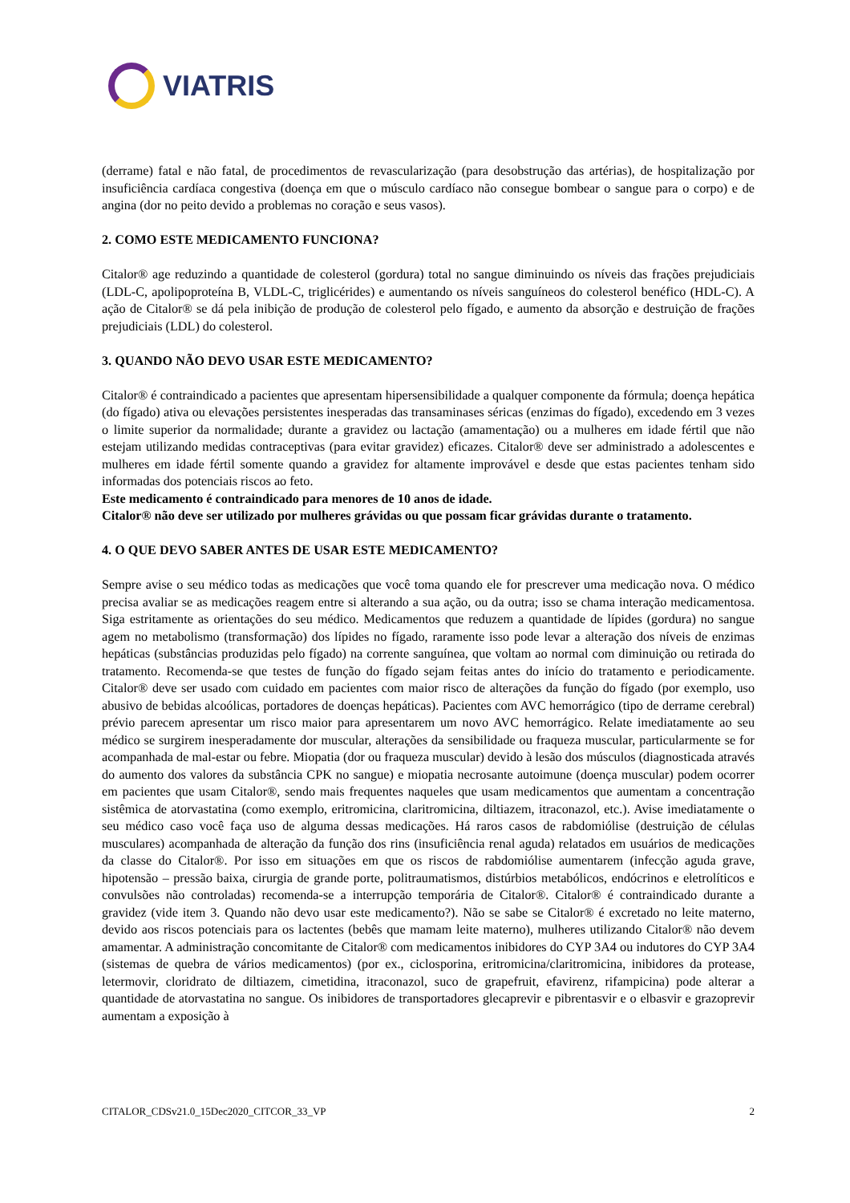VIATRIS
(derrame) fatal e não fatal, de procedimentos de revascularização (para desobstrução das artérias), de hospitalização por insuficiência cardíaca congestiva (doença em que o músculo cardíaco não consegue bombear o sangue para o corpo) e de angina (dor no peito devido a problemas no coração e seus vasos).
2. COMO ESTE MEDICAMENTO FUNCIONA?
Citalor® age reduzindo a quantidade de colesterol (gordura) total no sangue diminuindo os níveis das frações prejudiciais (LDL-C, apolipoproteína B, VLDL-C, triglicérides) e aumentando os níveis sanguíneos do colesterol benéfico (HDL-C). A ação de Citalor® se dá pela inibição de produção de colesterol pelo fígado, e aumento da absorção e destruição de frações prejudiciais (LDL) do colesterol.
3. QUANDO NÃO DEVO USAR ESTE MEDICAMENTO?
Citalor® é contraindicado a pacientes que apresentam hipersensibilidade a qualquer componente da fórmula; doença hepática (do fígado) ativa ou elevações persistentes inesperadas das transaminases séricas (enzimas do fígado), excedendo em 3 vezes o limite superior da normalidade; durante a gravidez ou lactação (amamentação) ou a mulheres em idade fértil que não estejam utilizando medidas contraceptivas (para evitar gravidez) eficazes. Citalor® deve ser administrado a adolescentes e mulheres em idade fértil somente quando a gravidez for altamente improvável e desde que estas pacientes tenham sido informadas dos potenciais riscos ao feto.
Este medicamento é contraindicado para menores de 10 anos de idade.
Citalor® não deve ser utilizado por mulheres grávidas ou que possam ficar grávidas durante o tratamento.
4. O QUE DEVO SABER ANTES DE USAR ESTE MEDICAMENTO?
Sempre avise o seu médico todas as medicações que você toma quando ele for prescrever uma medicação nova. O médico precisa avaliar se as medicações reagem entre si alterando a sua ação, ou da outra; isso se chama interação medicamentosa. Siga estritamente as orientações do seu médico. Medicamentos que reduzem a quantidade de lípides (gordura) no sangue agem no metabolismo (transformação) dos lípides no fígado, raramente isso pode levar a alteração dos níveis de enzimas hepáticas (substâncias produzidas pelo fígado) na corrente sanguínea, que voltam ao normal com diminuição ou retirada do tratamento. Recomenda-se que testes de função do fígado sejam feitas antes do início do tratamento e periodicamente. Citalor® deve ser usado com cuidado em pacientes com maior risco de alterações da função do fígado (por exemplo, uso abusivo de bebidas alcoólicas, portadores de doenças hepáticas). Pacientes com AVC hemorrágico (tipo de derrame cerebral) prévio parecem apresentar um risco maior para apresentarem um novo AVC hemorrágico. Relate imediatamente ao seu médico se surgirem inesperadamente dor muscular, alterações da sensibilidade ou fraqueza muscular, particularmente se for acompanhada de mal-estar ou febre. Miopatia (dor ou fraqueza muscular) devido à lesão dos músculos (diagnosticada através do aumento dos valores da substância CPK no sangue) e miopatia necrosante autoimune (doença muscular) podem ocorrer em pacientes que usam Citalor®, sendo mais frequentes naqueles que usam medicamentos que aumentam a concentração sistêmica de atorvastatina (como exemplo, eritromicina, claritromicina, diltiazem, itraconazol, etc.). Avise imediatamente o seu médico caso você faça uso de alguma dessas medicações. Há raros casos de rabdomiólise (destruição de células musculares) acompanhada de alteração da função dos rins (insuficiência renal aguda) relatados em usuários de medicações da classe do Citalor®. Por isso em situações em que os riscos de rabdomiólise aumentarem (infecção aguda grave, hipotensão – pressão baixa, cirurgia de grande porte, politraumatismos, distúrbios metabólicos, endócrinos e eletrolíticos e convulsões não controladas) recomenda-se a interrupção temporária de Citalor®. Citalor® é contraindicado durante a gravidez (vide item 3. Quando não devo usar este medicamento?). Não se sabe se Citalor® é excretado no leite materno, devido aos riscos potenciais para os lactentes (bebês que mamam leite materno), mulheres utilizando Citalor® não devem amamentar. A administração concomitante de Citalor® com medicamentos inibidores do CYP 3A4 ou indutores do CYP 3A4 (sistemas de quebra de vários medicamentos) (por ex., ciclosporina, eritromicina/claritromicina, inibidores da protease, letermovir, cloridrato de diltiazem, cimetidina, itraconazol, suco de grapefruit, efavirenz, rifampicina) pode alterar a quantidade de atorvastatina no sangue. Os inibidores de transportadores glecaprevir e pibrentasvir e o elbasvir e grazoprevir aumentam a exposição à
CITALOR_CDSv21.0_15Dec2020_CITCOR_33_VP 2